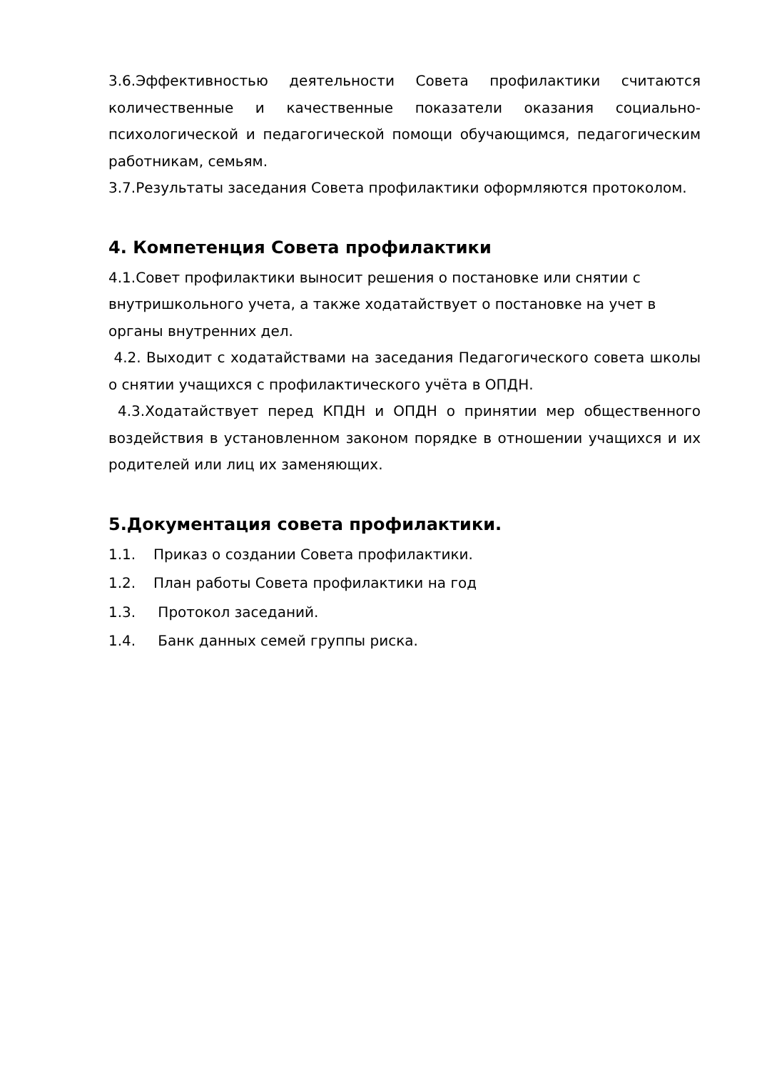3.6.Эффективностью деятельности Совета профилактики считаются количественные и качественные показатели оказания социально-психологической и педагогической помощи обучающимся, педагогическим работникам, семьям.
3.7.Результаты заседания Совета профилактики оформляются протоколом.
4. Компетенция Совета профилактики
4.1.Совет профилактики выносит решения о постановке или снятии с внутришкольного учета, а также ходатайствует о постановке на учет в органы внутренних дел.
4.2. Выходит с ходатайствами на заседания Педагогического совета школы о снятии учащихся с профилактического учёта в ОПДН.
4.3.Ходатайствует перед КПДН и ОПДН о принятии мер общественного воздействия в установленном законом порядке в отношении учащихся и их родителей или лиц их заменяющих.
5.Документация совета профилактики.
1.1. Приказ о создании Совета профилактики.
1.2. План работы Совета профилактики на год
1.3. Протокол заседаний.
1.4. Банк данных семей группы риска.